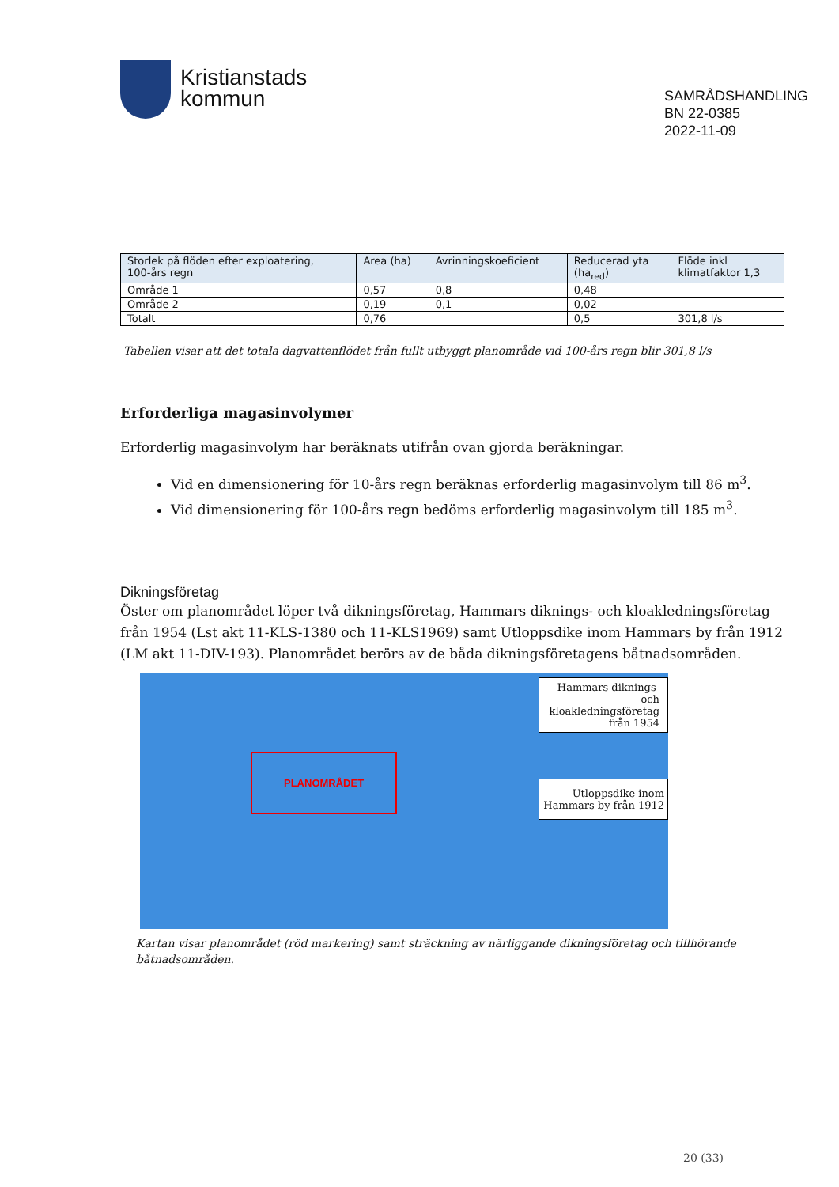Kristianstads
kommun
SAMRÅDSHANDLING
BN 22-0385
2022-11-09
| Storlek på flöden efter exploatering, 100-års regn | Area (ha) | Avrinningskoeficient | Reducerad yta (ha<sub>red</sub>) | Flöde inkl klimatfaktor 1,3 |
| --- | --- | --- | --- | --- |
| Område 1 | 0,57 | 0,8 | 0,48 | |
| Område 2 | 0,19 | 0,1 | 0,02 | |
| Totalt | 0,76 | | 0,5 | 301,8 l/s |
Tabellen visar att det totala dagvattenflödet från fullt utbyggt planområde vid 100-års regn blir 301,8 l/s
Erforderliga magasinvolymer
Erforderlig magasinvolym har beräknats utifrån ovan gjorda beräkningar.
Vid en dimensionering för 10-års regn beräknas erforderlig magasinvolym till 86 m<sup>3</sup>.
Vid dimensionering för 100-års regn bedöms erforderlig magasinvolym till 185 m<sup>3</sup>.
Dikningsföretag
Öster om planområdet löper två dikningsföretag, Hammars diknings- och kloakledningsföretag från 1954 (Lst akt 11-KLS-1380 och 11-KLS1969) samt Utloppsdike inom Hammars by från 1912 (LM akt 11-DIV-193). Planområdet berörs av de båda dikningsföretagens båtnadsområden.
PLANOMRÅDET
Hammars diknings- och
kloakledningsföretag från 1954
Utloppsdike inom Hammars by från 1912
Kartan visar planområdet (röd markering) samt sträckning av närliggande dikningsföretag och tillhörande båtnadsområden.
20 (33)